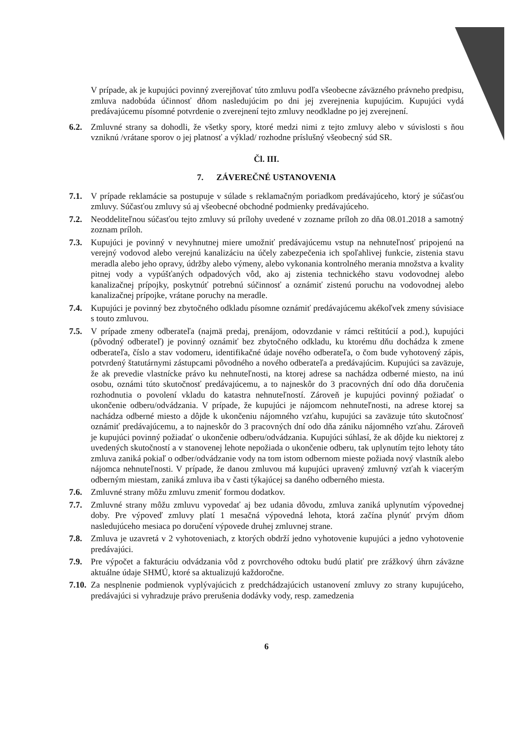V prípade, ak je kupujúci povinný zverejňovať túto zmluvu podľa všeobecne záväzného právneho predpisu, zmluva nadobúda účinnosť dňom nasledujúcim po dni jej zverejnenia kupujúcim. Kupujúci vydá predávajúcemu písomné potvrdenie o zverejnení tejto zmluvy neodkladne po jej zverejnení.
6.2. Zmluvné strany sa dohodli, že všetky spory, ktoré medzi nimi z tejto zmluvy alebo v súvislosti s ňou vzniknú /vrátane sporov o jej platnosť a výklad/ rozhodne príslušný všeobecný súd SR.
Čl. III.
7. ZÁVEREČNÉ USTANOVENIA
7.1. V prípade reklamácie sa postupuje v súlade s reklamačným poriadkom predávajúceho, ktorý je súčasťou zmluvy. Súčasťou zmluvy sú aj všeobecné obchodné podmienky predávajúceho.
7.2. Neoddeliteľnou súčasťou tejto zmluvy sú prílohy uvedené v zozname príloh zo dňa 08.01.2018 a samotný zoznam príloh.
7.3. Kupujúci je povinný v nevyhnutnej miere umožniť predávajúcemu vstup na nehnuteľnosť pripojenú na verejný vodovod alebo verejnú kanalizáciu na účely zabezpečenia ich spoľahlivej funkcie, zistenia stavu meradla alebo jeho opravy, údržby alebo výmeny, alebo vykonania kontrolného merania množstva a kvality pitnej vody a vypúšťaných odpadových vôd, ako aj zistenia technického stavu vodovodnej alebo kanalizačnej prípojky, poskytnúť potrebnú súčinnosť a oznámiť zistenú poruchu na vodovodnej alebo kanalizačnej prípojke, vrátane poruchy na meradle.
7.4. Kupujúci je povinný bez zbytočného odkladu písomne oznámiť predávajúcemu akékoľvek zmeny súvisiace s touto zmluvou.
7.5. V prípade zmeny odberateľa (najmä predaj, prenájom, odovzdanie v rámci reštitúcií a pod.), kupujúci (pôvodný odberateľ) je povinný oznámiť bez zbytočného odkladu, ku ktorému dňu dochádza k zmene odberateľa, číslo a stav vodomeru, identifikačné údaje nového odberateľa, o čom bude vyhotovený zápis, potvrdený štatutárnymi zástupcami pôvodného a nového odberateľa a predávajúcim. Kupujúci sa zaväzuje, že ak prevedie vlastnícke právo ku nehnuteľnosti, na ktorej adrese sa nachádza odberné miesto, na inú osobu, oznámi túto skutočnosť predávajúcemu, a to najneskôr do 3 pracovných dní odo dňa doručenia rozhodnutia o povolení vkladu do katastra nehnuteľností. Zároveň je kupujúci povinný požiadať o ukončenie odberu/odvádzania. V prípade, že kupujúci je nájomcom nehnuteľnosti, na adrese ktorej sa nachádza odberné miesto a dôjde k ukončeniu nájomného vzťahu, kupujúci sa zaväzuje túto skutočnosť oznámiť predávajúcemu, a to najneskôr do 3 pracovných dní odo dňa zániku nájomného vzťahu. Zároveň je kupujúci povinný požiadať o ukončenie odberu/odvádzania. Kupujúci súhlasí, že ak dôjde ku niektorej z uvedených skutočností a v stanovenej lehote nepožiada o ukončenie odberu, tak uplynutím tejto lehoty táto zmluva zaniká pokiaľ o odber/odvádzanie vody na tom istom odbernom mieste požiada nový vlastník alebo nájomca nehnuteľnosti. V prípade, že danou zmluvou má kupujúci upravený zmluvný vzťah k viacerým odberným miestam, zaniká zmluva iba v časti týkajúcej sa daného odberného miesta.
7.6. Zmluvné strany môžu zmluvu zmeniť formou dodatkov.
7.7. Zmluvné strany môžu zmluvu vypovedať aj bez udania dôvodu, zmluva zaniká uplynutím výpovednej doby. Pre výpoveď zmluvy platí 1 mesačná výpovedná lehota, ktorá začína plynúť prvým dňom nasledujúceho mesiaca po doručení výpovede druhej zmluvnej strane.
7.8. Zmluva je uzavretá v 2 vyhotoveniach, z ktorých obdrží jedno vyhotovenie kupujúci a jedno vyhotovenie predávajúci.
7.9. Pre výpočet a fakturáciu odvádzania vôd z povrchového odtoku budú platiť pre zrážkový úhrn záväzne aktuálne údaje SHMÚ, ktoré sa aktualizujú každoročne.
7.10.
Za nesplnenie podmienok vyplývajúcich z predchádzajúcich ustanovení zmluvy zo strany kupujúceho, predávajúci si vyhradzuje právo prerušenia dodávky vody, resp. zamedzenia
6